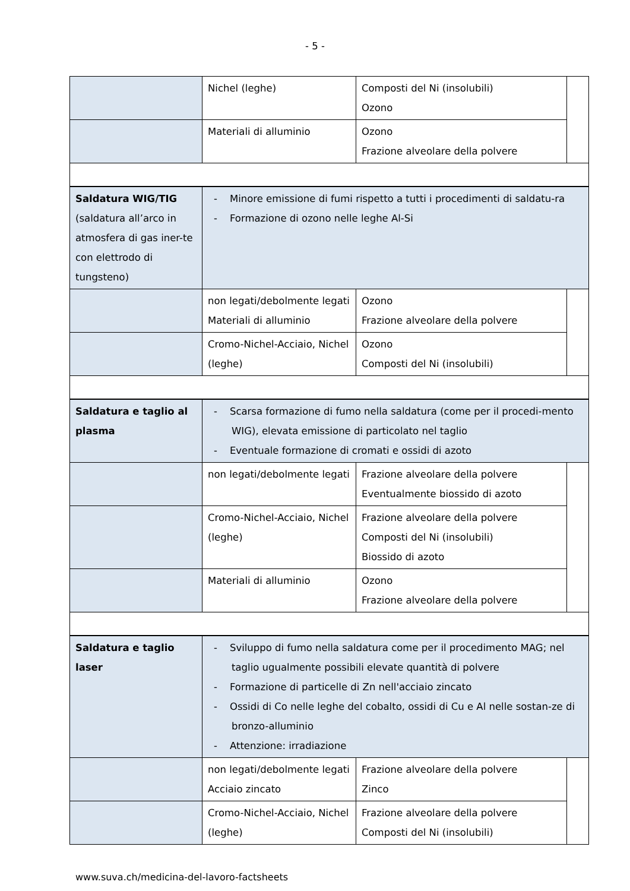- 5 -
| | Nichel (leghe) | Composti del Ni (insolubili) Ozono | |
| | Materiali di alluminio | Ozono Frazione alveolare della polvere | |
| Saldatura WIG/TIG (saldatura all’arco in atmosfera di gas iner-te con elettrodo di tungsteno) | - Minore emissione di fumi rispetto a tutti i procedimenti di saldatu-ra - Formazione di ozono nelle leghe Al-Si | | |
| | non legati/debolmente legati Materiali di alluminio | Ozono Frazione alveolare della polvere | |
| | Cromo-Nichel-Acciaio, Nichel (leghe) | Ozono Composti del Ni (insolubili) | |
| Saldatura e taglio al plasma | - Scarsa formazione di fumo nella saldatura (come per il procedi-mento WIG), elevata emissione di particolato nel taglio - Eventuale formazione di cromati e ossidi di azoto | | |
| | non legati/debolmente legati | Frazione alveolare della polvere Eventualmente biossido di azoto | |
| | Cromo-Nichel-Acciaio, Nichel (leghe) | Frazione alveolare della polvere Composti del Ni (insolubili) Biossido di azoto | |
| | Materiali di alluminio | Ozono Frazione alveolare della polvere | |
| Saldatura e taglio laser | - Sviluppo di fumo nella saldatura come per il procedimento MAG; nel taglio ugualmente possibili elevate quantità di polvere - Formazione di particelle di Zn nell'acciaio zincato - Ossidi di Co nelle leghe del cobalto, ossidi di Cu e Al nelle sostan-ze di bronzo-alluminio - Attenzione: irradiazione | | |
| | non legati/debolmente legati Acciaio zincato | Frazione alveolare della polvere Zinco | |
| | Cromo-Nichel-Acciaio, Nichel (leghe) | Frazione alveolare della polvere Composti del Ni (insolubili) | |
www.suva.ch/medicina-del-lavoro-factsheets